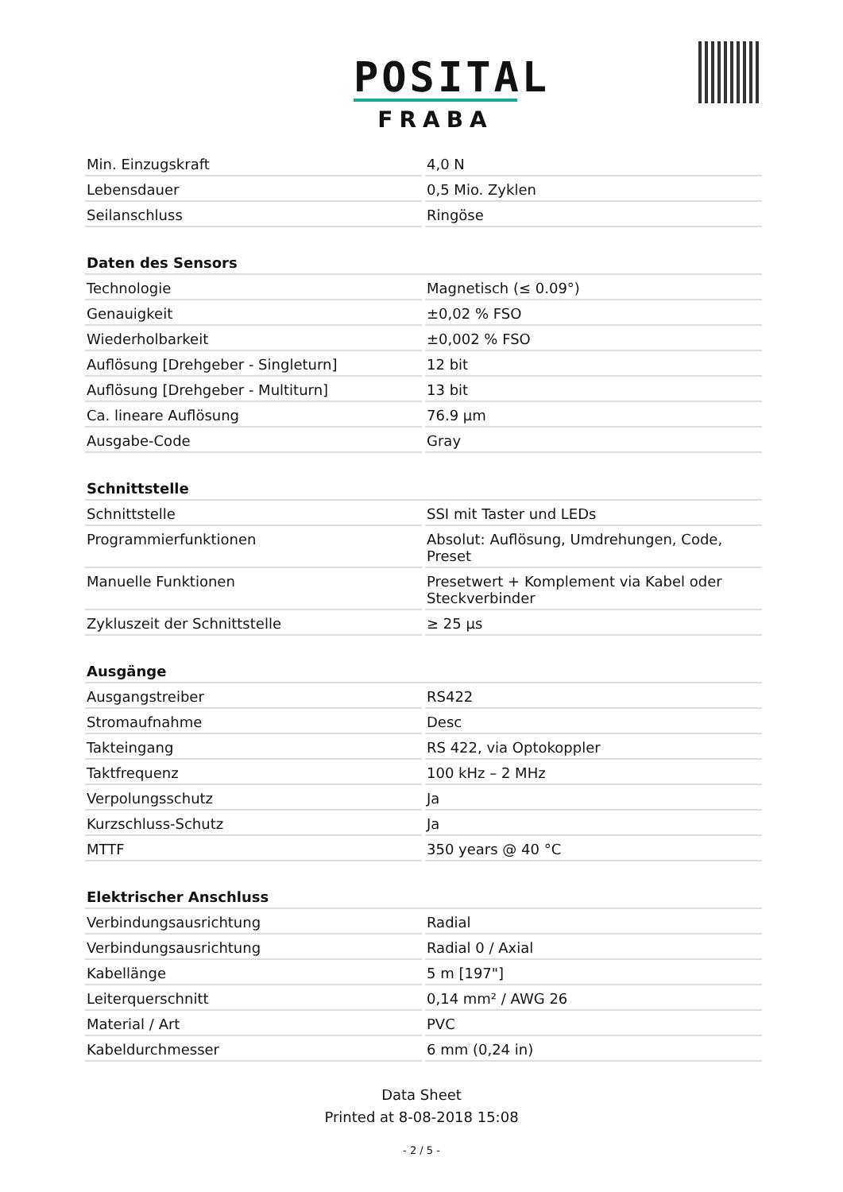POSITAL
FRABA
| Min. Einzugskraft | 4,0 N |
| Lebensdauer | 0,5 Mio. Zyklen |
| Seilanschluss | Ringöse |
| Daten des Sensors | |
| --- | --- |
| Technologie | Magnetisch (≤ 0.09°) |
| Genauigkeit | ±0,02 % FSO |
| Wiederholbarkeit | ±0,002 % FSO |
| Auflösung [Drehgeber - Singleturn] | 12 bit |
| Auflösung [Drehgeber - Multiturn] | 13 bit |
| Ca. lineare Auflösung | 76.9 µm |
| Ausgabe-Code | Gray |
| Schnittstelle | |
| --- | --- |
| Schnittstelle | SSI mit Taster und LEDs |
| Programmierfunktionen | Absolut: Auflösung, Umdrehungen, Code, Preset |
| Manuelle Funktionen | Presetwert + Komplement via Kabel oder Steckverbinder |
| Zykluszeit der Schnittstelle | ≥ 25 µs |
| Ausgänge | |
| --- | --- |
| Ausgangstreiber | RS422 |
| Stromaufnahme | Desc |
| Takteingang | RS 422, via Optokoppler |
| Taktfrequenz | 100 kHz – 2 MHz |
| Verpolungsschutz | Ja |
| Kurzschluss-Schutz | Ja |
| MTTF | 350 years @ 40 °C |
| Elektrischer Anschluss | |
| --- | --- |
| Verbindungsausrichtung | Radial |
| Verbindungsausrichtung | Radial 0 / Axial |
| Kabellänge | 5 m [197"] |
| Leiterquerschnitt | 0,14 mm² / AWG 26 |
| Material / Art | PVC |
| Kabeldurchmesser | 6 mm (0,24 in) |
Data Sheet
Printed at 8-08-2018 15:08
- 2 / 5 -